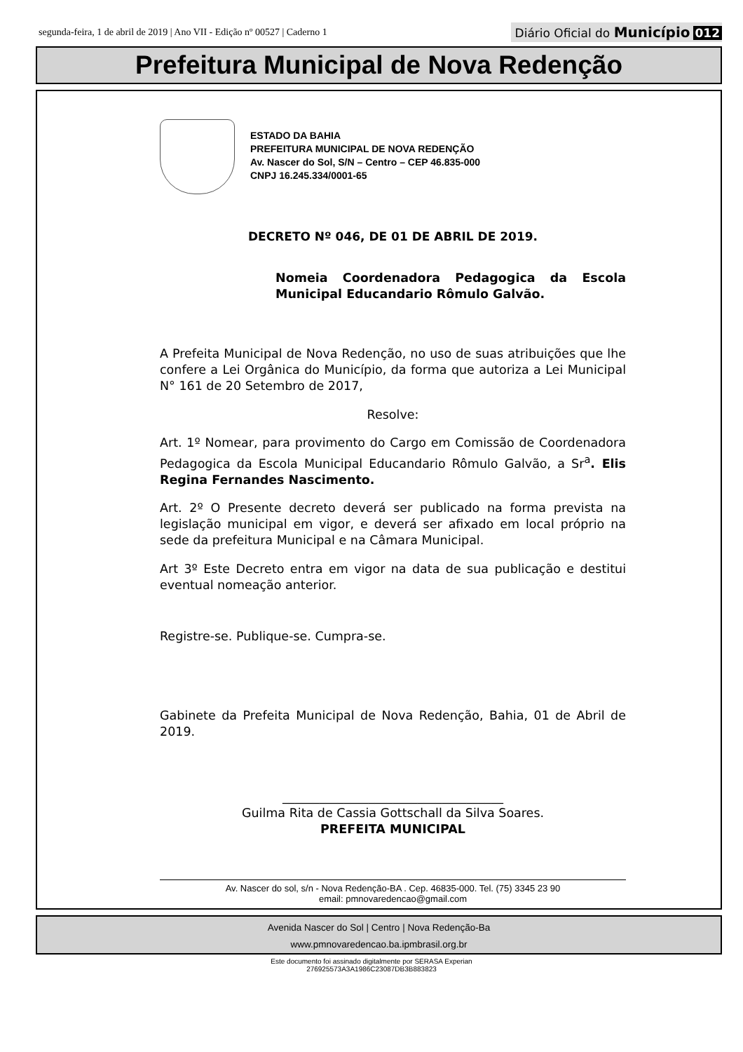segunda-feira, 1 de abril de 2019 | Ano VII - Edição nº 00527 | Caderno 1
Diário Oficial do Município 012
Prefeitura Municipal de Nova Redenção
ESTADO DA BAHIA
PREFEITURA MUNICIPAL DE NOVA REDENÇÃO
Av. Nascer do Sol, S/N – Centro – CEP 46.835-000
CNPJ 16.245.334/0001-65
DECRETO Nº 046, DE 01 DE ABRIL DE 2019.
Nomeia Coordenadora Pedagogica da Escola Municipal Educandario Rômulo Galvão.
A Prefeita Municipal de Nova Redenção, no uso de suas atribuições que lhe confere a Lei Orgânica do Município, da forma que autoriza a Lei Municipal N° 161 de 20 Setembro de 2017,
Resolve:
Art. 1º Nomear, para provimento do Cargo em Comissão de Coordenadora Pedagogica da Escola Municipal Educandario Rômulo Galvão, a Sr<sup>a</sup>. Elis Regina Fernandes Nascimento.
Art. 2º O Presente decreto deverá ser publicado na forma prevista na legislação municipal em vigor, e deverá ser afixado em local próprio na sede da prefeitura Municipal e na Câmara Municipal.
Art 3º Este Decreto entra em vigor na data de sua publicação e destitui eventual nomeação anterior.
Registre-se. Publique-se. Cumpra-se.
Gabinete da Prefeita Municipal de Nova Redenção, Bahia, 01 de Abril de 2019.
____________________________________
Guilma Rita de Cassia Gottschall da Silva Soares.
PREFEITA MUNICIPAL
Av. Nascer do sol, s/n - Nova Redenção-BA . Cep. 46835-000. Tel. (75) 3345 23 90
email: pmnovaredencao@gmail.com
Avenida Nascer do Sol | Centro | Nova Redenção-Ba
www.pmnovaredencao.ba.ipmbrasil.org.br
Este documento foi assinado digitalmente por SERASA Experian
276925573A3A1986C23087DB3B883823